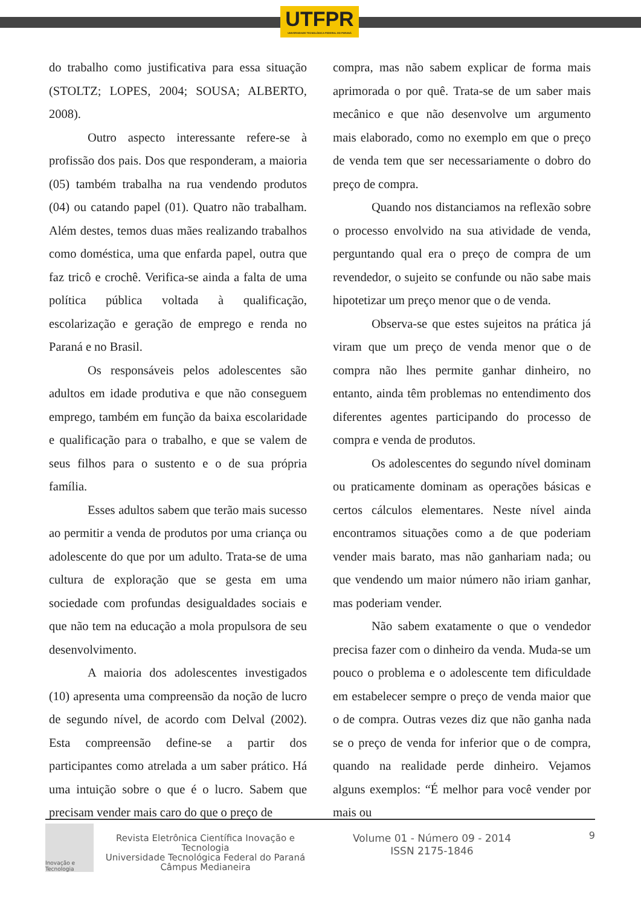UTFPR
UNIVERSIDADE TECNOLÓGICA FEDERAL DO PARANÁ
do trabalho como justificativa para essa situação (STOLTZ; LOPES, 2004; SOUSA; ALBERTO, 2008).
Outro aspecto interessante refere-se à profissão dos pais. Dos que responderam, a maioria (05) também trabalha na rua vendendo produtos (04) ou catando papel (01). Quatro não trabalham. Além destes, temos duas mães realizando trabalhos como doméstica, uma que enfarda papel, outra que faz tricô e crochê. Verifica-se ainda a falta de uma política pública voltada à qualificação, escolarização e geração de emprego e renda no Paraná e no Brasil.
Os responsáveis pelos adolescentes são adultos em idade produtiva e que não conseguem emprego, também em função da baixa escolaridade e qualificação para o trabalho, e que se valem de seus filhos para o sustento e o de sua própria família.
Esses adultos sabem que terão mais sucesso ao permitir a venda de produtos por uma criança ou adolescente do que por um adulto. Trata-se de uma cultura de exploração que se gesta em uma sociedade com profundas desigualdades sociais e que não tem na educação a mola propulsora de seu desenvolvimento.
A maioria dos adolescentes investigados (10) apresenta uma compreensão da noção de lucro de segundo nível, de acordo com Delval (2002). Esta compreensão define-se a partir dos participantes como atrelada a um saber prático. Há uma intuição sobre o que é o lucro. Sabem que precisam vender mais caro do que o preço de
compra, mas não sabem explicar de forma mais aprimorada o por quê. Trata-se de um saber mais mecânico e que não desenvolve um argumento mais elaborado, como no exemplo em que o preço de venda tem que ser necessariamente o dobro do preço de compra.
Quando nos distanciamos na reflexão sobre o processo envolvido na sua atividade de venda, perguntando qual era o preço de compra de um revendedor, o sujeito se confunde ou não sabe mais hipotetizar um preço menor que o de venda.
Observa-se que estes sujeitos na prática já viram que um preço de venda menor que o de compra não lhes permite ganhar dinheiro, no entanto, ainda têm problemas no entendimento dos diferentes agentes participando do processo de compra e venda de produtos.
Os adolescentes do segundo nível dominam ou praticamente dominam as operações básicas e certos cálculos elementares. Neste nível ainda encontramos situações como a de que poderiam vender mais barato, mas não ganhariam nada; ou que vendendo um maior número não iriam ganhar, mas poderiam vender.
Não sabem exatamente o que o vendedor precisa fazer com o dinheiro da venda. Muda-se um pouco o problema e o adolescente tem dificuldade em estabelecer sempre o preço de venda maior que o de compra. Outras vezes diz que não ganha nada se o preço de venda for inferior que o de compra, quando na realidade perde dinheiro. Vejamos alguns exemplos: “É melhor para você vender por mais ou
Inovação e Tecnologia
Revista Eletrônica Científica Inovação e Tecnologia
Universidade Tecnológica Federal do Paraná
Câmpus Medianeira
Volume 01 - Número 09 - 2014
ISSN 2175-1846
9